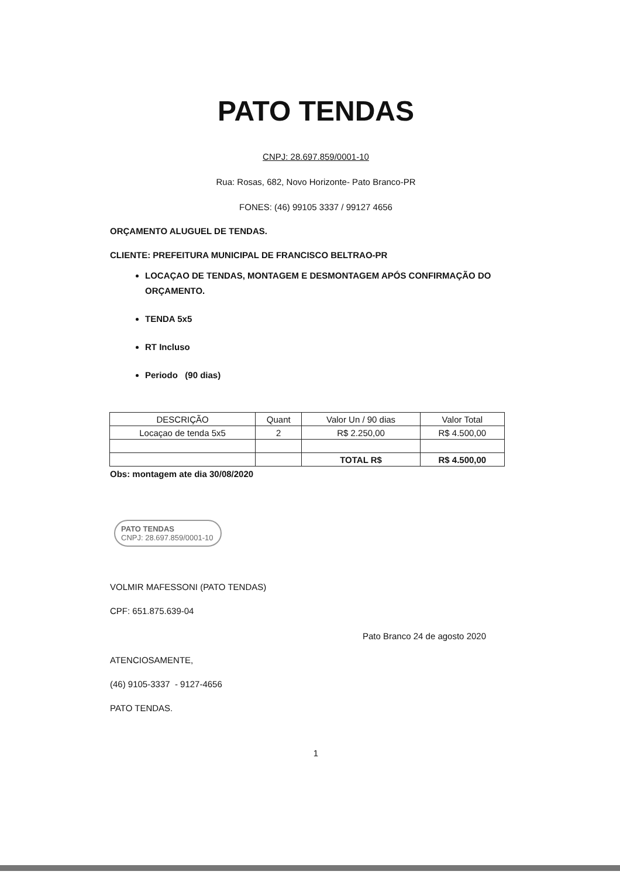PATO TENDAS
CNPJ: 28.697.859/0001-10
Rua: Rosas, 682, Novo Horizonte- Pato Branco-PR
FONES: (46) 99105 3337 / 99127 4656
ORÇAMENTO ALUGUEL DE TENDAS.
CLIENTE: PREFEITURA MUNICIPAL DE FRANCISCO BELTRAO-PR
LOCAÇAO DE TENDAS, MONTAGEM E DESMONTAGEM APÓS CONFIRMAÇÃO DO ORÇAMENTO.
TENDA 5x5
RT Incluso
Periodo (90 dias)
| DESCRIÇÃO | Quant | Valor Un / 90 dias | Valor Total |
| Locaçao de tenda 5x5 | 2 | R$ 2.250,00 | R$ 4.500,00 |
| | | TOTAL R$ | R$ 4.500,00 |
Obs: montagem ate dia 30/08/2020
PATO TENDAS
CNPJ: 28.697.859/0001-10
VOLMIR MAFESSONI (PATO TENDAS)
CPF: 651.875.639-04
Pato Branco 24 de agosto 2020
ATENCIOSAMENTE,
(46) 9105-3337 - 9127-4656
PATO TENDAS.
1